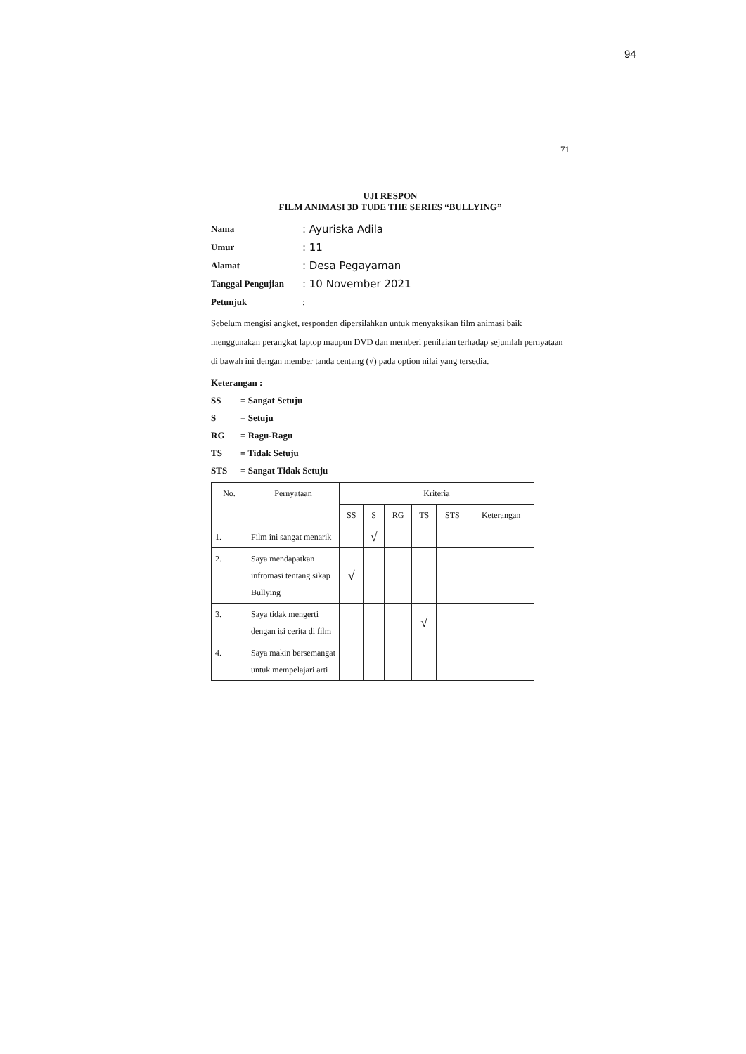94
71
UJI RESPON
FILM ANIMASI 3D TUDE THE SERIES “BULLYING”
Nama: Ayuriska Adila
Umur: 11
Alamat: Desa Pegayaman
Tanggal Pengujian: 10 November 2021
Petunjuk:
Sebelum mengisi angket, responden dipersilahkan untuk menyaksikan film animasi baik menggunakan perangkat laptop maupun DVD dan memberi penilaian terhadap sejumlah pernyataan di bawah ini dengan member tanda centang (√) pada option nilai yang tersedia.
Keterangan :
SS = Sangat Setuju
S = Setuju
RG = Ragu-Ragu
TS = Tidak Setuju
STS = Sangat Tidak Setuju
| No. | Pernyataan | Kriteria | | | | | |
| --- | --- | --- | --- | --- | --- | --- | --- |
| | | SS | S | RG | TS | STS | Keterangan |
| 1. | Film ini sangat menarik | | √ | | | | |
| 2. | Saya mendapatkan infromasi tentang sikap Bullying | √ | | | | | |
| 3. | Saya tidak mengerti dengan isi cerita di film | | | | √ | | |
| 4. | Saya makin bersemangat untuk mempelajari arti | | | | | | |